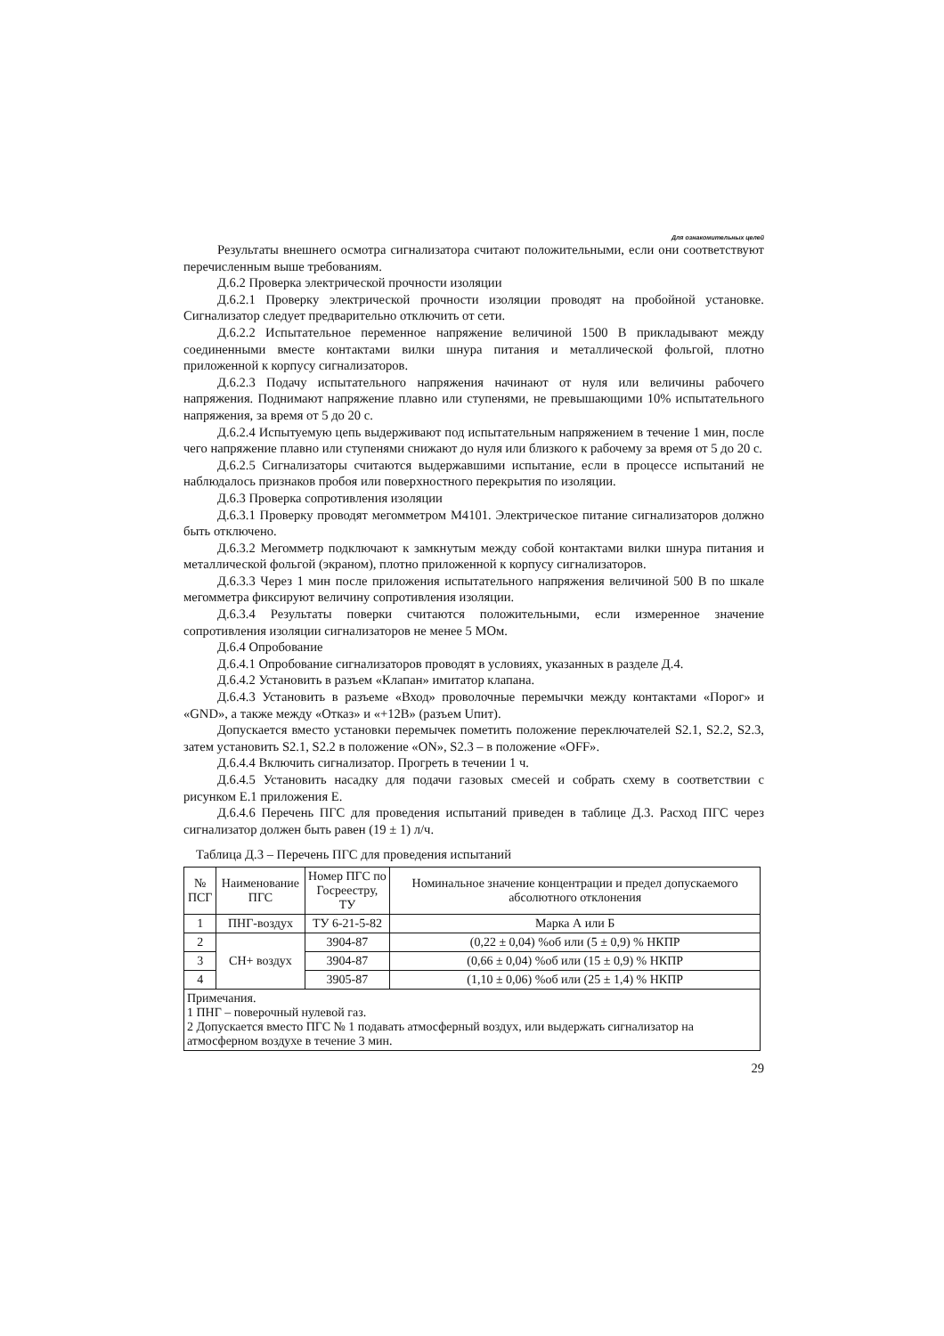Для ознакомительных целей
Результаты внешнего осмотра сигнализатора считают положительными, если они соответствуют перечисленным выше требованиям.
Д.6.2 Проверка электрической прочности изоляции
Д.6.2.1 Проверку электрической прочности изоляции проводят на пробойной установке. Сигнализатор следует предварительно отключить от сети.
Д.6.2.2 Испытательное переменное напряжение величиной 1500 В прикладывают между соединенными вместе контактами вилки шнура питания и металлической фольгой, плотно приложенной к корпусу сигнализаторов.
Д.6.2.3 Подачу испытательного напряжения начинают от нуля или величины рабочего напряжения. Поднимают напряжение плавно или ступенями, не превышающими 10% испытательного напряжения, за время от 5 до 20 с.
Д.6.2.4 Испытуемую цепь выдерживают под испытательным напряжением в течение 1 мин, после чего напряжение плавно или ступенями снижают до нуля или близкого к рабочему за время от 5 до 20 с.
Д.6.2.5 Сигнализаторы считаются выдержавшими испытание, если в процессе испытаний не наблюдалось признаков пробоя или поверхностного перекрытия по изоляции.
Д.6.3 Проверка сопротивления изоляции
Д.6.3.1 Проверку проводят мегомметром М4101. Электрическое питание сигнализаторов должно быть отключено.
Д.6.3.2 Мегомметр подключают к замкнутым между собой контактами вилки шнура питания и металлической фольгой (экраном), плотно приложенной к корпусу сигнализаторов.
Д.6.3.3 Через 1 мин после приложения испытательного напряжения величиной 500 В по шкале мегомметра фиксируют величину сопротивления изоляции.
Д.6.3.4 Результаты поверки считаются положительными, если измеренное значение сопротивления изоляции сигнализаторов не менее 5 МОм.
Д.6.4 Опробование
Д.6.4.1 Опробование сигнализаторов проводят в условиях, указанных в разделе Д.4.
Д.6.4.2 Установить в разъем «Клапан» имитатор клапана.
Д.6.4.3 Установить в разъеме «Вход» проволочные перемычки между контактами «Порог» и «GND», а также между «Отказ» и «+12В» (разъем Uпит).
Допускается вместо установки перемычек пометить положение переключателей S2.1, S2.2, S2.3, затем установить S2.1, S2.2 в положение «ON», S2.3 – в положение «OFF».
Д.6.4.4 Включить сигнализатор. Прогреть в течении 1 ч.
Д.6.4.5 Установить насадку для подачи газовых смесей и собрать схему в соответствии с рисунком Е.1 приложения Е.
Д.6.4.6 Перечень ПГС для проведения испытаний приведен в таблице Д.3. Расход ПГС через сигнализатор должен быть равен (19 ± 1) л/ч.
Таблица Д.3 – Перечень ПГС для проведения испытаний
| № ПСГ | Наименование ПГС | Номер ПГС по Госреестру, ТУ | Номинальное значение концентрации и предел допускаемого абсолютного отклонения |
| --- | --- | --- | --- |
| 1 | ПНГ-воздух | ТУ 6-21-5-82 | Марка А или Б |
| 2 | СН+ воздух | 3904-87 | (0,22 ± 0,04) %об или (5 ± 0,9) % НКПР |
| 3 | | 3904-87 | (0,66 ± 0,04) %об или (15 ± 0,9) % НКПР |
| 4 | | 3905-87 | (1,10 ± 0,06) %об или (25 ± 1,4) % НКПР |
| Примечания. 1 ПНГ – поверочный нулевой газ. 2 Допускается вместо ПГС № 1 подавать атмосферный воздух, или выдержать сигнализатор на атмосферном воздухе в течение 3 мин. | | | |
29